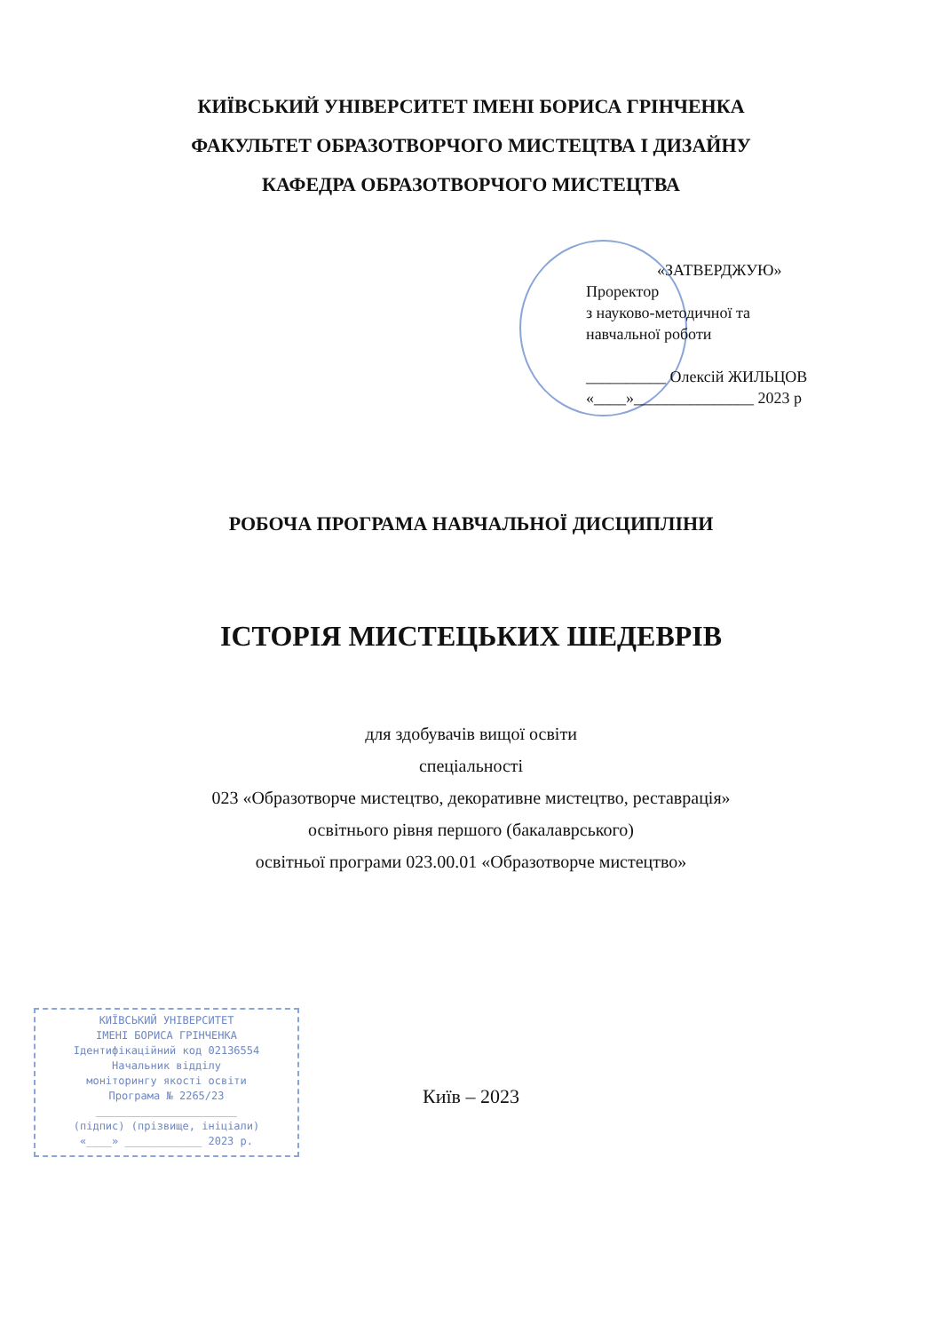КИЇВСЬКИЙ УНІВЕРСИТЕТ ІМЕНІ БОРИСА ГРІНЧЕНКА
ФАКУЛЬТЕТ ОБРАЗОТВОРЧОГО МИСТЕЦТВА І ДИЗАЙНУ
КАФЕДРА ОБРАЗОТВОРЧОГО МИСТЕЦТВА
«ЗАТВЕРДЖУЮ»
Проректор
з науково-методичної та
навчальної роботи
__________ Олексій ЖИЛЬЦОВ
«____»_______________ 2023 р
РОБОЧА ПРОГРАМА НАВЧАЛЬНОЇ ДИСЦИПЛІНИ
ІСТОРІЯ МИСТЕЦЬКИХ ШЕДЕВРІВ
для здобувачів вищої освіти
спеціальності
023 «Образотворче мистецтво, декоративне мистецтво, реставрація»
освітнього рівня першого (бакалаврського)
освітньої програми 023.00.01 «Образотворче мистецтво»
КИЇВСЬКИЙ УНІВЕРСИТЕТ
ІМЕНІ БОРИСА ГРІНЧЕНКА
Ідентифікаційний код 02136554
Начальник відділу
моніторингу якості освіти
Програма № 2265/23
______________________
(підпис) (прізвище, ініціали)
«____» ____________ 2023 р.
Київ – 2023